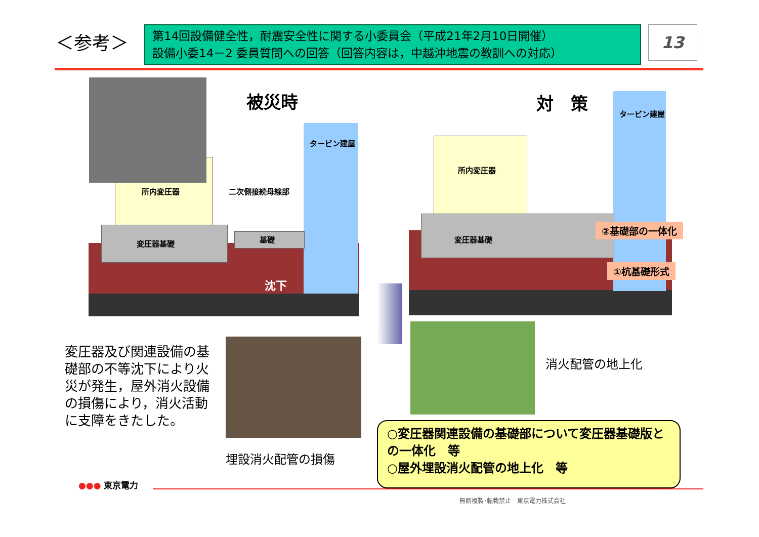＜参考＞
第14回設備健全性，耐震安全性に関する小委員会（平成21年2月10日開催）
設備小委14－2 委員質問への回答（回答内容は，中越沖地震の教訓への対応）
13
被災時
タービン建屋
所内変圧器 二次側接続母線部
変圧器基礎 基礎
沈下
対　策
タービン建屋
所内変圧器
変圧器基礎
②基礎部の一体化
①杭基礎形式
変圧器及び関連設備の基礎部の不等沈下により火災が発生，屋外消火設備の損傷により，消火活動に支障をきたした。
埋設消火配管の損傷
消火配管の地上化
○変圧器関連設備の基礎部について変圧器基礎版との一体化　等
○屋外埋設消火配管の地上化　等
●●● 東京電力
無断複製･転載禁止　東京電力株式会社